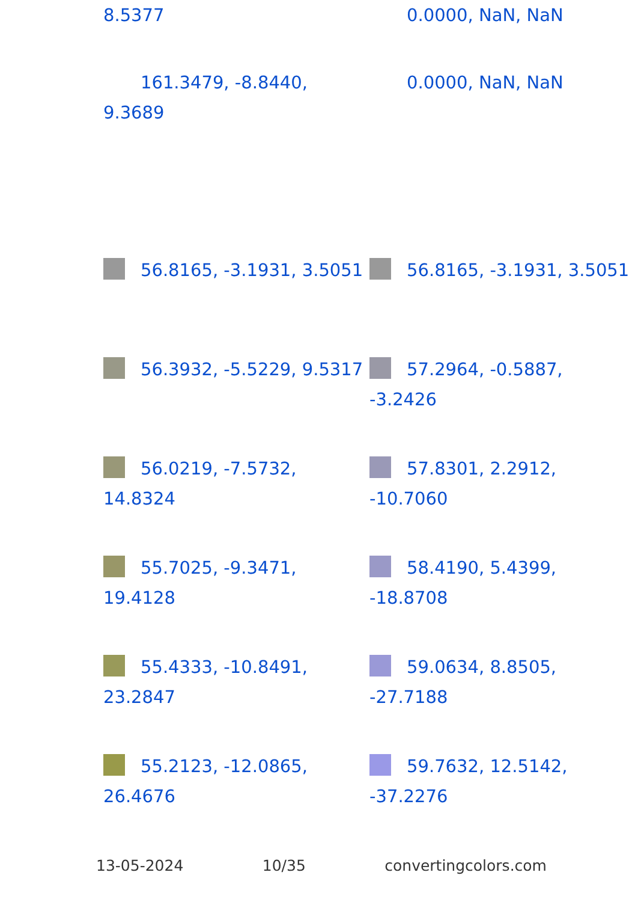| 8.5377 | 0.0000, NaN, NaN |
| 161.3479, -8.8440, 9.3689 | 0.0000, NaN, NaN |
| 56.8165, -3.1931, 3.5051 | 56.8165, -3.1931, 3.5051 |
| 56.3932, -5.5229, 9.5317 | 57.2964, -0.5887, -3.2426 |
| 56.0219, -7.5732, 14.8324 | 57.8301, 2.2912, -10.7060 |
| 55.7025, -9.3471, 19.4128 | 58.4190, 5.4399, -18.8708 |
| 55.4333, -10.8491, 23.2847 | 59.0634, 8.8505, -27.7188 |
| 55.2123, -12.0865, 26.4676 | 59.7632, 12.5142, -37.2276 |
13-05-2024 10/35 convertingcolors.com